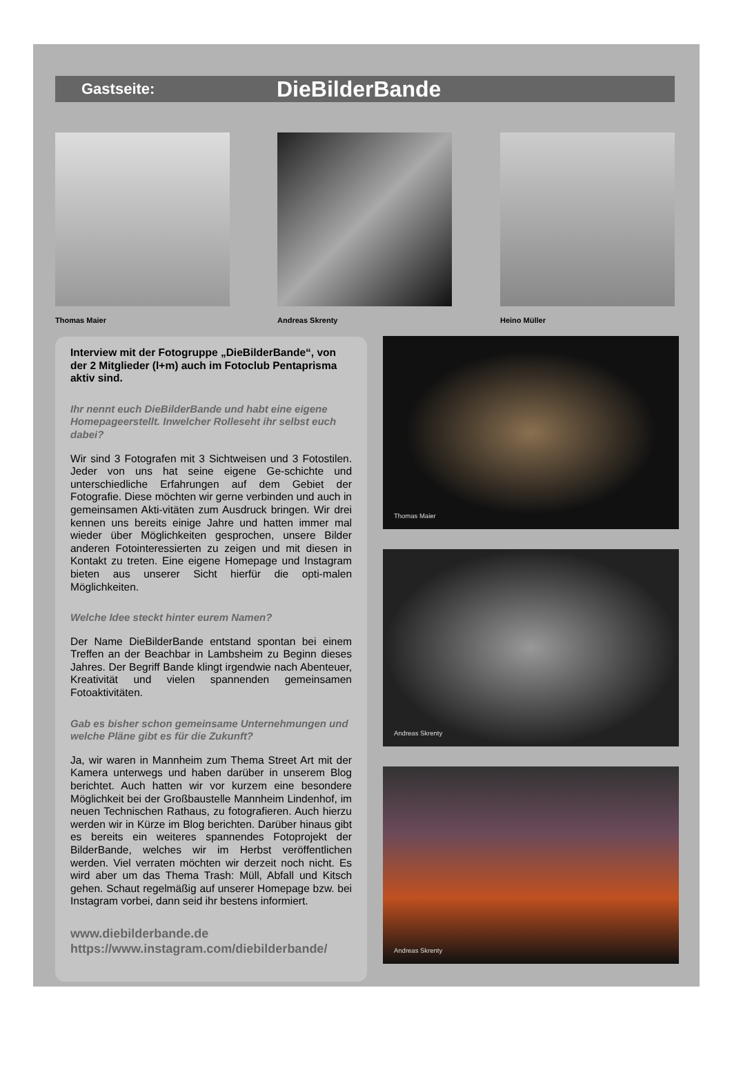Gastseite: DieBilderBande
Thomas Maier Andreas Skrenty Heino Müller
Interview mit der Fotogruppe „DieBilderBande“, von der 2 Mitglieder (l+m) auch im Fotoclub Pentaprisma aktiv sind.
Ihr nennt euch DieBilderBande und habt eine eigene Homepageerstellt. Inwelcher Rolleseht ihr selbst euch dabei?
Wir sind 3 Fotografen mit 3 Sichtweisen und 3 Fotostilen. Jeder von uns hat seine eigene Ge-schichte und unterschiedliche Erfahrungen auf dem Gebiet der Fotografie. Diese möchten wir gerne verbinden und auch in gemeinsamen Akti-vitäten zum Ausdruck bringen. Wir drei kennen uns bereits einige Jahre und hatten immer mal wieder über Möglichkeiten gesprochen, unsere Bilder anderen Fotointeressierten zu zeigen und mit diesen in Kontakt zu treten. Eine eigene Homepage und Instagram bieten aus unserer Sicht hierfür die opti-malen Möglichkeiten.
Welche Idee steckt hinter eurem Namen?
Der Name DieBilderBande entstand spontan bei einem Treffen an der Beachbar in Lambsheim zu Beginn dieses Jahres. Der Begriff Bande klingt irgendwie nach Abenteuer, Kreativität und vielen spannenden gemeinsamen Fotoaktivitäten.
Gab es bisher schon gemeinsame Unternehmungen und welche Pläne gibt es für die Zukunft?
Ja, wir waren in Mannheim zum Thema Street Art mit der Kamera unterwegs und haben darüber in unserem Blog berichtet. Auch hatten wir vor kurzem eine besondere Möglichkeit bei der Großbaustelle Mannheim Lindenhof, im neuen Technischen Rathaus, zu fotografieren. Auch hierzu werden wir in Kürze im Blog berichten. Darüber hinaus gibt es bereits ein weiteres spannendes Fotoprojekt der BilderBande, welches wir im Herbst veröffentlichen werden. Viel verraten möchten wir derzeit noch nicht. Es wird aber um das Thema Trash: Müll, Abfall und Kitsch gehen. Schaut regelmäßig auf unserer Homepage bzw. bei Instagram vorbei, dann seid ihr bestens informiert.
www.diebilderbande.de
https://www.instagram.com/diebilderbande/
Thomas Maier
Andreas Skrenty
Andreas Skrenty